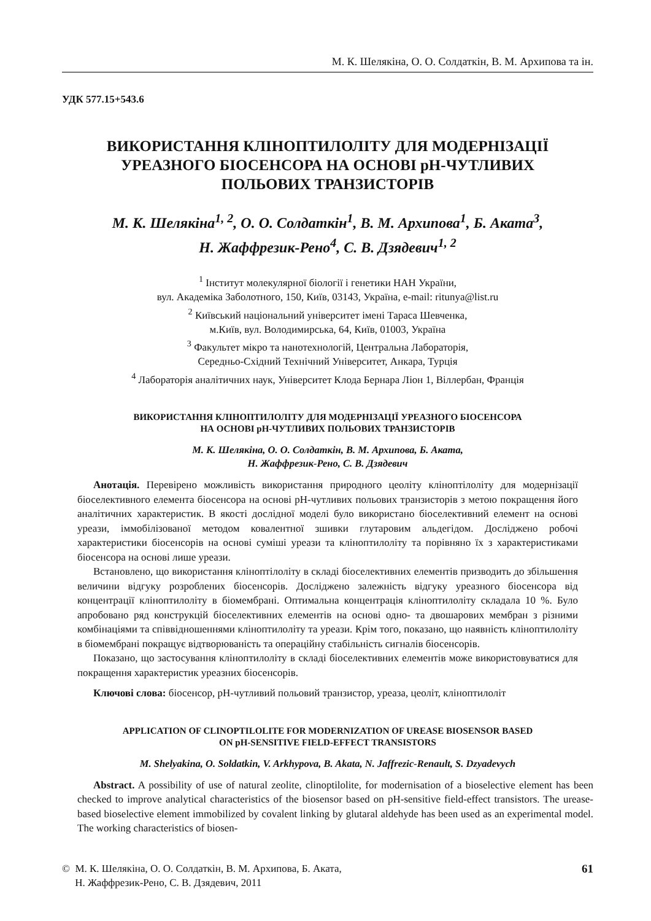М. К. Шелякіна, О. О. Солдаткін, В. М. Архипова та ін.
УДК 577.15+543.6
ВИКОРИСТАННЯ КЛІНОПТИЛОЛІТУ ДЛЯ МОДЕРНІЗАЦІЇ
УРЕАЗНОГО БІОСЕНСОРА НА ОСНОВІ pH-ЧУТЛИВИХ
ПОЛЬОВИХ ТРАНЗИСТОРІВ
М. К. Шелякіна<sup>1, 2</sup>, О. О. Солдаткін<sup>1</sup>, В. М. Архипова<sup>1</sup>, Б. Аката<sup>3</sup>,
Н. Жаффрезик-Рено<sup>4</sup>, С. В. Дзядевич<sup>1, 2</sup>
<sup>1</sup> Інститут молекулярної біології і генетики НАН України,
вул. Академіка Заболотного, 150, Київ, 03143, Україна, e-mail: ritunya@list.ru
<sup>2</sup> Київський національний університет імені Тараса Шевченка,
м.Київ, вул. Володимирська, 64, Київ, 01003, Україна
<sup>3</sup> Факультет мікро та нанотехнологій, Центральна Лабораторія,
Середньо-Східний Технічний Університет, Анкара, Турція
<sup>4</sup> Лабораторія аналітичних наук, Університет Клода Бернара Ліон 1, Віллербан, Франція
ВИКОРИСТАННЯ КЛІНОПТИЛОЛІТУ ДЛЯ МОДЕРНІЗАЦІЇ УРЕАЗНОГО БІОСЕНСОРА
НА ОСНОВІ pH-ЧУТЛИВИХ ПОЛЬОВИХ ТРАНЗИСТОРІВ
М. К. Шелякіна, О. О. Солдаткін, В. М. Архипова, Б. Аката,
Н. Жаффрезик-Рено, С. В. Дзядевич
Анотація. Перевірено можливість використання природного цеоліту кліноптілоліту для модернізації біоселективного елемента біосенсора на основі pH-чутливих польових транзисторів з метою покращення його аналітичних характеристик. В якості дослідної моделі було використано біоселективний елемент на основі уреази, іммобілізованої методом ковалентної зшивки глутаровим альдегідом. Досліджено робочі характеристики біосенсорів на основі суміші уреази та кліноптилоліту та порівняно їх з характеристиками біосенсора на основі лише уреази.
Встановлено, що використання кліноптілоліту в складі біоселективних елементів призводить до збільшення величини відгуку розроблених біосенсорів. Досліджено залежність відгуку уреазного біосенсора від концентрації кліноптилоліту в біомембрані. Оптимальна концентрація кліноптилоліту складала 10 %. Було апробовано ряд конструкцій біоселективних елементів на основі одно- та двошарових мембран з різними комбінаціями та співвідношеннями кліноптилоліту та уреази. Крім того, показано, що наявність кліноптилоліту в біомембрані покращує відтворюваність та операційну стабільність сигналів біосенсорів.
Показано, що застосування кліноптилоліту в складі біоселективних елементів може використовуватися для покращення характеристик уреазних біосенсорів.
Ключові слова: біосенсор, pH-чутливий польовий транзистор, уреаза, цеоліт, кліноптилоліт
APPLICATION OF CLINOPTILOLITE FOR MODERNIZATION OF UREASE BIOSENSOR BASED
ON pH-SENSITIVE FIELD-EFFECT TRANSISTORS
M. Shelyakina, O. Soldatkin, V. Arkhypova, B. Akata, N. Jaffrezic-Renault, S. Dzyadevych
Abstract. A possibility of use of natural zeolite, clinoptilolite, for modernisation of a bioselective element has been checked to improve analytical characteristics of the biosensor based on pH-sensitive field-effect transistors. The urease-based bioselective element immobilized by covalent linking by glutaral aldehyde has been used as an experimental model. The working characteristics of biosen-
© М. К. Шелякіна, О. О. Солдаткін, В. М. Архипова, Б. Аката,
Н. Жаффрезик-Рено, С. В. Дзядевич, 2011
61